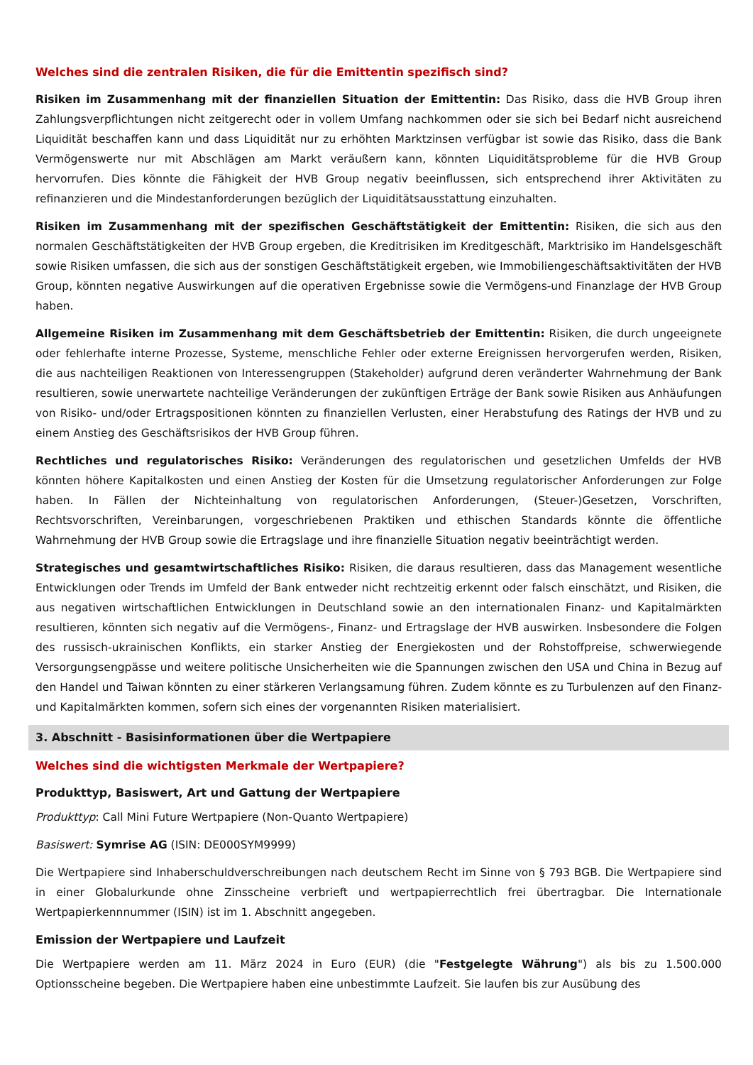Welches sind die zentralen Risiken, die für die Emittentin spezifisch sind?
Risiken im Zusammenhang mit der finanziellen Situation der Emittentin: Das Risiko, dass die HVB Group ihren Zahlungsverpflichtungen nicht zeitgerecht oder in vollem Umfang nachkommen oder sie sich bei Bedarf nicht ausreichend Liquidität beschaffen kann und dass Liquidität nur zu erhöhten Marktzinsen verfügbar ist sowie das Risiko, dass die Bank Vermögenswerte nur mit Abschlägen am Markt veräußern kann, könnten Liquiditätsprobleme für die HVB Group hervorrufen. Dies könnte die Fähigkeit der HVB Group negativ beeinflussen, sich entsprechend ihrer Aktivitäten zu refinanzieren und die Mindestanforderungen bezüglich der Liquiditätsausstattung einzuhalten.
Risiken im Zusammenhang mit der spezifischen Geschäftstätigkeit der Emittentin: Risiken, die sich aus den normalen Geschäftstätigkeiten der HVB Group ergeben, die Kreditrisiken im Kreditgeschäft, Marktrisiko im Handelsgeschäft sowie Risiken umfassen, die sich aus der sonstigen Geschäftstätigkeit ergeben, wie Immobiliengeschäftsaktivitäten der HVB Group, könnten negative Auswirkungen auf die operativen Ergebnisse sowie die Vermögens-und Finanzlage der HVB Group haben.
Allgemeine Risiken im Zusammenhang mit dem Geschäftsbetrieb der Emittentin: Risiken, die durch ungeeignete oder fehlerhafte interne Prozesse, Systeme, menschliche Fehler oder externe Ereignissen hervorgerufen werden, Risiken, die aus nachteiligen Reaktionen von Interessengruppen (Stakeholder) aufgrund deren veränderter Wahrnehmung der Bank resultieren, sowie unerwartete nachteilige Veränderungen der zukünftigen Erträge der Bank sowie Risiken aus Anhäufungen von Risiko- und/oder Ertragspositionen könnten zu finanziellen Verlusten, einer Herabstufung des Ratings der HVB und zu einem Anstieg des Geschäftsrisikos der HVB Group führen.
Rechtliches und regulatorisches Risiko: Veränderungen des regulatorischen und gesetzlichen Umfelds der HVB könnten höhere Kapitalkosten und einen Anstieg der Kosten für die Umsetzung regulatorischer Anforderungen zur Folge haben. In Fällen der Nichteinhaltung von regulatorischen Anforderungen, (Steuer-)Gesetzen, Vorschriften, Rechtsvorschriften, Vereinbarungen, vorgeschriebenen Praktiken und ethischen Standards könnte die öffentliche Wahrnehmung der HVB Group sowie die Ertragslage und ihre finanzielle Situation negativ beeinträchtigt werden.
Strategisches und gesamtwirtschaftliches Risiko: Risiken, die daraus resultieren, dass das Management wesentliche Entwicklungen oder Trends im Umfeld der Bank entweder nicht rechtzeitig erkennt oder falsch einschätzt, und Risiken, die aus negativen wirtschaftlichen Entwicklungen in Deutschland sowie an den internationalen Finanz- und Kapitalmärkten resultieren, könnten sich negativ auf die Vermögens-, Finanz- und Ertragslage der HVB auswirken. Insbesondere die Folgen des russisch-ukrainischen Konflikts, ein starker Anstieg der Energiekosten und der Rohstoffpreise, schwerwiegende Versorgungsengpässe und weitere politische Unsicherheiten wie die Spannungen zwischen den USA und China in Bezug auf den Handel und Taiwan könnten zu einer stärkeren Verlangsamung führen. Zudem könnte es zu Turbulenzen auf den Finanz- und Kapitalmärkten kommen, sofern sich eines der vorgenannten Risiken materialisiert.
3. Abschnitt - Basisinformationen über die Wertpapiere
Welches sind die wichtigsten Merkmale der Wertpapiere?
Produkttyp, Basiswert, Art und Gattung der Wertpapiere
Produkttyp: Call Mini Future Wertpapiere (Non-Quanto Wertpapiere)
Basiswert: Symrise AG (ISIN: DE000SYM9999)
Die Wertpapiere sind Inhaberschuldverschreibungen nach deutschem Recht im Sinne von § 793 BGB. Die Wertpapiere sind in einer Globalurkunde ohne Zinsscheine verbrieft und wertpapierrechtlich frei übertragbar. Die Internationale Wertpapierkennnummer (ISIN) ist im 1. Abschnitt angegeben.
Emission der Wertpapiere und Laufzeit
Die Wertpapiere werden am 11. März 2024 in Euro (EUR) (die "Festgelegte Währung") als bis zu 1.500.000 Optionsscheine begeben. Die Wertpapiere haben eine unbestimmte Laufzeit. Sie laufen bis zur Ausübung des